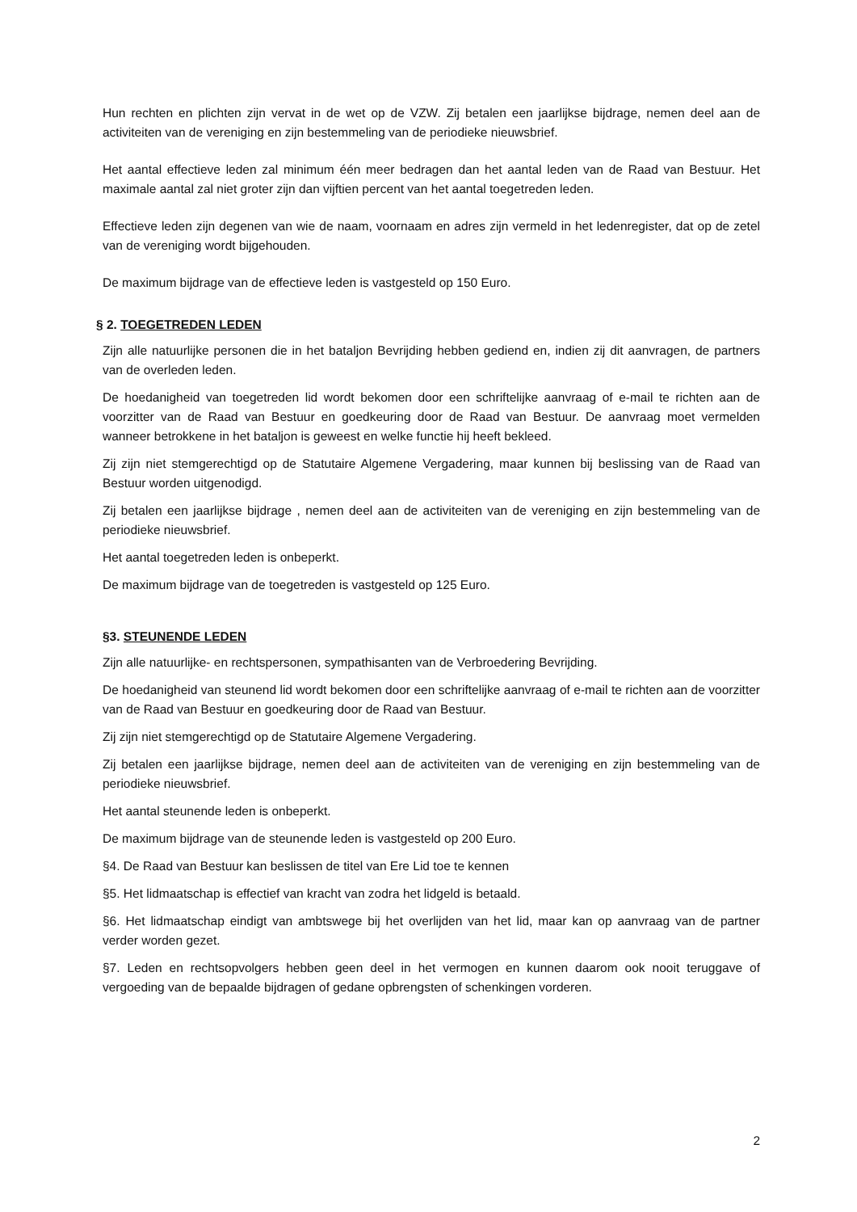Hun rechten en plichten zijn vervat in de wet op de VZW. Zij betalen een jaarlijkse bijdrage, nemen deel aan de activiteiten van de vereniging en zijn bestemmeling van de periodieke nieuwsbrief.
Het aantal effectieve leden zal minimum één meer bedragen dan het aantal leden van de Raad van Bestuur. Het maximale aantal zal niet groter zijn dan vijftien percent van het aantal toegetreden leden.
Effectieve leden zijn degenen van wie de naam, voornaam en adres zijn vermeld in het ledenregister, dat op de zetel van de vereniging wordt bijgehouden.
De maximum bijdrage van de effectieve leden is vastgesteld op 150 Euro.
§ 2. TOEGETREDEN LEDEN
Zijn alle natuurlijke personen die in het bataljon Bevrijding hebben gediend en, indien zij dit aanvragen, de partners van de overleden leden.
De hoedanigheid van toegetreden lid wordt bekomen door een schriftelijke aanvraag of e-mail te richten aan de voorzitter van de Raad van Bestuur en goedkeuring door de Raad van Bestuur. De aanvraag moet vermelden wanneer betrokkene in het bataljon is geweest en welke functie hij heeft bekleed.
Zij zijn niet stemgerechtigd op de Statutaire Algemene Vergadering, maar kunnen bij beslissing van de Raad van Bestuur worden uitgenodigd.
Zij betalen een jaarlijkse bijdrage , nemen deel aan de activiteiten van de vereniging en zijn bestemmeling van de periodieke nieuwsbrief.
Het aantal toegetreden leden is onbeperkt.
De maximum bijdrage van de toegetreden is vastgesteld op 125 Euro.
§3. STEUNENDE LEDEN
Zijn alle natuurlijke- en rechtspersonen, sympathisanten van de Verbroedering Bevrijding.
De hoedanigheid van steunend lid wordt bekomen door een schriftelijke aanvraag of e-mail te richten aan de voorzitter van de Raad van Bestuur en goedkeuring door de Raad van Bestuur.
Zij zijn niet stemgerechtigd op de Statutaire Algemene Vergadering.
Zij betalen een jaarlijkse bijdrage, nemen deel aan de activiteiten van de vereniging en zijn bestemmeling van de periodieke nieuwsbrief.
Het aantal steunende leden is onbeperkt.
De maximum bijdrage van de steunende leden is vastgesteld op 200 Euro.
§4. De Raad van Bestuur kan beslissen de titel van Ere Lid toe te kennen
§5. Het lidmaatschap is effectief van kracht van zodra het lidgeld is betaald.
§6. Het lidmaatschap eindigt van ambtswege bij het overlijden van het lid, maar kan op aanvraag van de partner verder worden gezet.
§7. Leden en rechtsopvolgers hebben geen deel in het vermogen en kunnen daarom ook nooit teruggave of vergoeding van de bepaalde bijdragen of gedane opbrengsten of schenkingen vorderen.
2